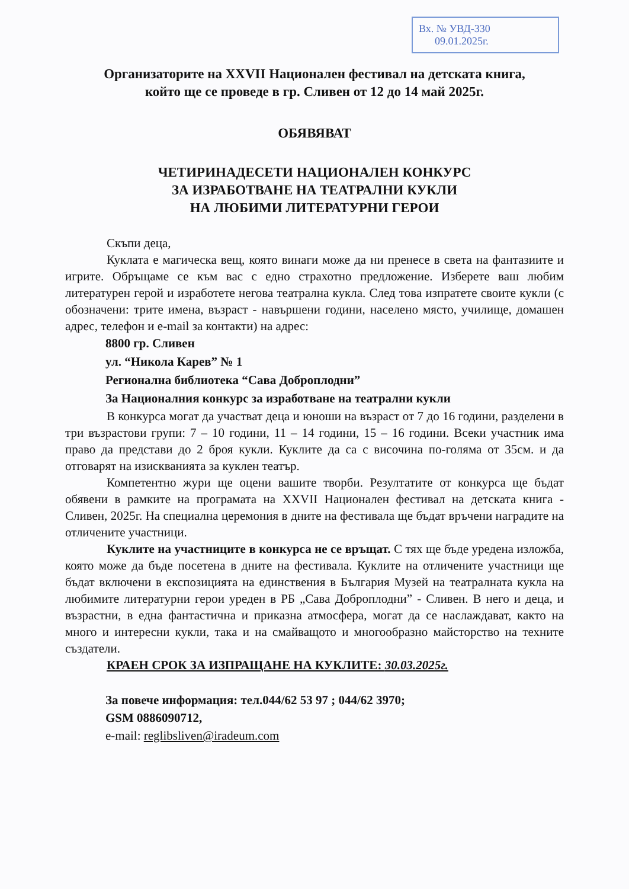Вх. № УВД-330
09.01.2025г.
Организаторите на XXVII Национален фестивал на детската книга,
който ще се проведе в гр. Сливен от 12 до 14 май 2025г.
ОБЯВЯВАТ
ЧЕТИРИНАДЕСЕТИ НАЦИОНАЛЕН КОНКУРС
ЗА ИЗРАБОТВАНЕ НА ТЕАТРАЛНИ КУКЛИ
НА ЛЮБИМИ ЛИТЕРАТУРНИ ГЕРОИ
Скъпи деца,
Куклата е магическа вещ, която винаги може да ни пренесе в света на фантазиите и игрите. Обръщаме се към вас с едно страхотно предложение. Изберете ваш любим литературен герой и изработете негова театрална кукла. След това изпратете своите кукли (с обозначени: трите имена, възраст - навършени години, населено място, училище, домашен адрес, телефон и e-mail за контакти) на адрес:
8800 гр. Сливен
ул. “Никола Карев” № 1
Регионална библиотека “Сава Доброплодни”
За Националния конкурс за изработване на театрални кукли
В конкурса могат да участват деца и юноши на възраст от 7 до 16 години, разделени в три възрастови групи: 7 – 10 години, 11 – 14 години, 15 – 16 години. Всеки участник има право да представи до 2 броя кукли. Куклите да са с височина по-голяма от 35см. и да отговарят на изискванията за куклен театър.
Компетентно жури ще оцени вашите творби. Резултатите от конкурса ще бъдат обявени в рамките на програмата на XXVII Национален фестивал на детската книга - Сливен, 2025г. На специална церемония в дните на фестивала ще бъдат връчени наградите на отличените участници.
Куклите на участниците в конкурса не се връщат. С тях ще бъде уредена изложба, която може да бъде посетена в дните на фестивала. Куклите на отличените участници ще бъдат включени в експозицията на единствения в България Музей на театралната кукла на любимите литературни герои уреден в РБ „Сава Доброплодни” - Сливен. В него и деца, и възрастни, в една фантастична и приказна атмосфера, могат да се наслаждават, както на много и интересни кукли, така и на смайващото и многообразно майсторство на техните създатели.
КРАЕН СРОК ЗА ИЗПРАЩАНЕ НА КУКЛИТЕ: 30.03.2025г.
За повече информация: тел.044/62 53 97 ; 044/62 3970;
GSM 0886090712,
e-mail: reglibsliven@iradeum.com